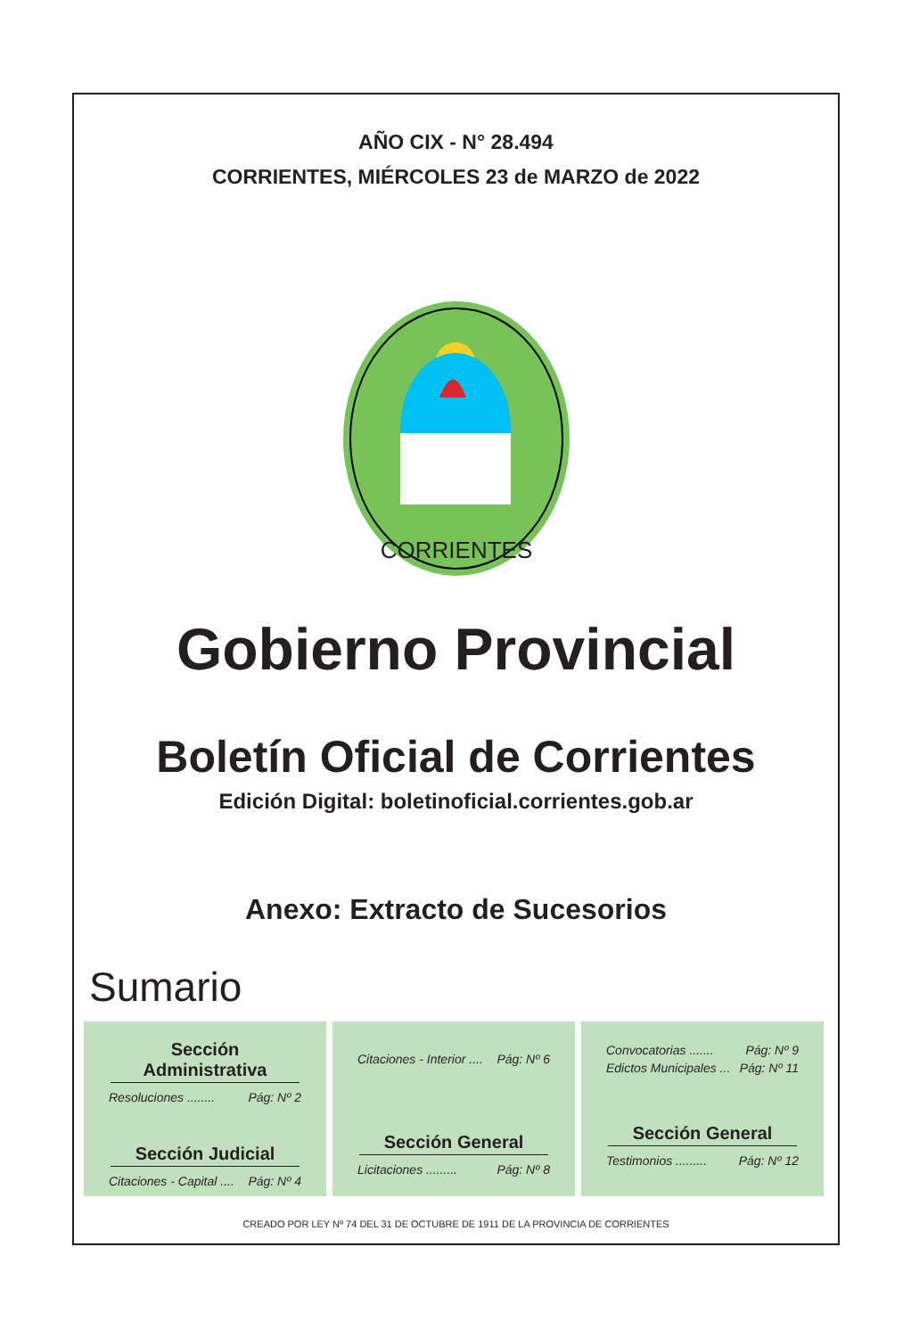AÑO CIX - N° 28.494
CORRIENTES, MIÉRCOLES 23 de MARZO de 2022
CORRIENTES
Gobierno Provincial
Boletín Oficial de Corrientes
Edición Digital: boletinoficial.corrientes.gob.ar
Anexo: Extracto de Sucesorios
Sumario
Sección Administrativa
Resoluciones ........ Pág: Nº 2
Sección Judicial
Citaciones - Capital .... Pág: Nº 4
Citaciones - Interior .... Pág: Nº 6
Sección General
Licitaciones ......... Pág: Nº 8
Convocatorias ....... Pág: Nº 9
Edictos Municipales ... Pág: Nº 11
Sección General
Testimonios ......... Pág: Nº 12
CREADO POR LEY Nº 74 DEL 31 DE OCTUBRE DE 1911 DE LA PROVINCIA DE CORRIENTES